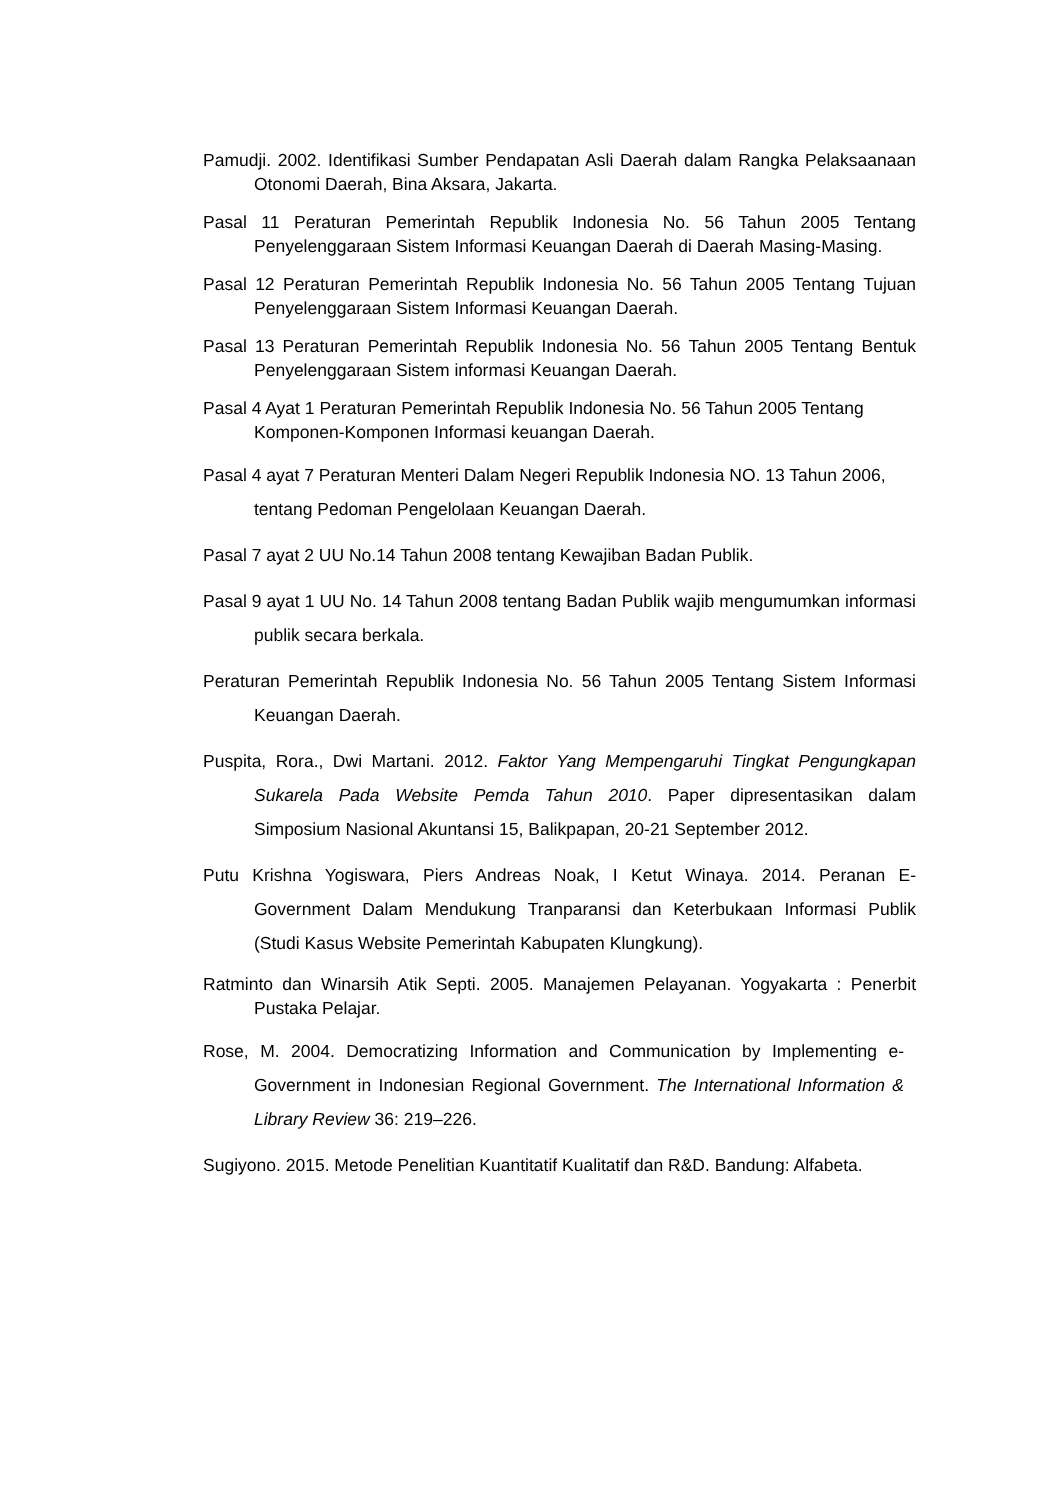Pamudji. 2002. Identifikasi Sumber Pendapatan Asli Daerah dalam Rangka Pelaksaanaan Otonomi Daerah, Bina Aksara, Jakarta.
Pasal 11 Peraturan Pemerintah Republik Indonesia No. 56 Tahun 2005 Tentang Penyelenggaraan Sistem Informasi Keuangan Daerah di Daerah Masing-Masing.
Pasal 12 Peraturan Pemerintah Republik Indonesia No. 56 Tahun 2005 Tentang Tujuan Penyelenggaraan Sistem Informasi Keuangan Daerah.
Pasal 13 Peraturan Pemerintah Republik Indonesia No. 56 Tahun 2005 Tentang Bentuk Penyelenggaraan Sistem informasi Keuangan Daerah.
Pasal 4 Ayat 1 Peraturan Pemerintah Republik Indonesia No. 56 Tahun 2005 Tentang Komponen-Komponen Informasi keuangan Daerah.
Pasal 4 ayat 7 Peraturan Menteri Dalam Negeri Republik Indonesia NO. 13 Tahun 2006, tentang Pedoman Pengelolaan Keuangan Daerah.
Pasal 7 ayat 2 UU No.14 Tahun 2008 tentang Kewajiban Badan Publik.
Pasal 9 ayat 1 UU No. 14 Tahun 2008 tentang Badan Publik wajib mengumumkan informasi publik secara berkala.
Peraturan Pemerintah Republik Indonesia No. 56 Tahun 2005 Tentang Sistem Informasi Keuangan Daerah.
Puspita, Rora., Dwi Martani. 2012. Faktor Yang Mempengaruhi Tingkat Pengungkapan Sukarela Pada Website Pemda Tahun 2010. Paper dipresentasikan dalam Simposium Nasional Akuntansi 15, Balikpapan, 20-21 September 2012.
Putu Krishna Yogiswara, Piers Andreas Noak, I Ketut Winaya. 2014. Peranan E-Government Dalam Mendukung Tranparansi dan Keterbukaan Informasi Publik (Studi Kasus Website Pemerintah Kabupaten Klungkung).
Ratminto dan Winarsih Atik Septi. 2005. Manajemen Pelayanan. Yogyakarta : Penerbit Pustaka Pelajar.
Rose, M. 2004. Democratizing Information and Communication by Implementing e-Government in Indonesian Regional Government. The International Information & Library Review 36: 219–226.
Sugiyono. 2015. Metode Penelitian Kuantitatif Kualitatif dan R&D. Bandung: Alfabeta.